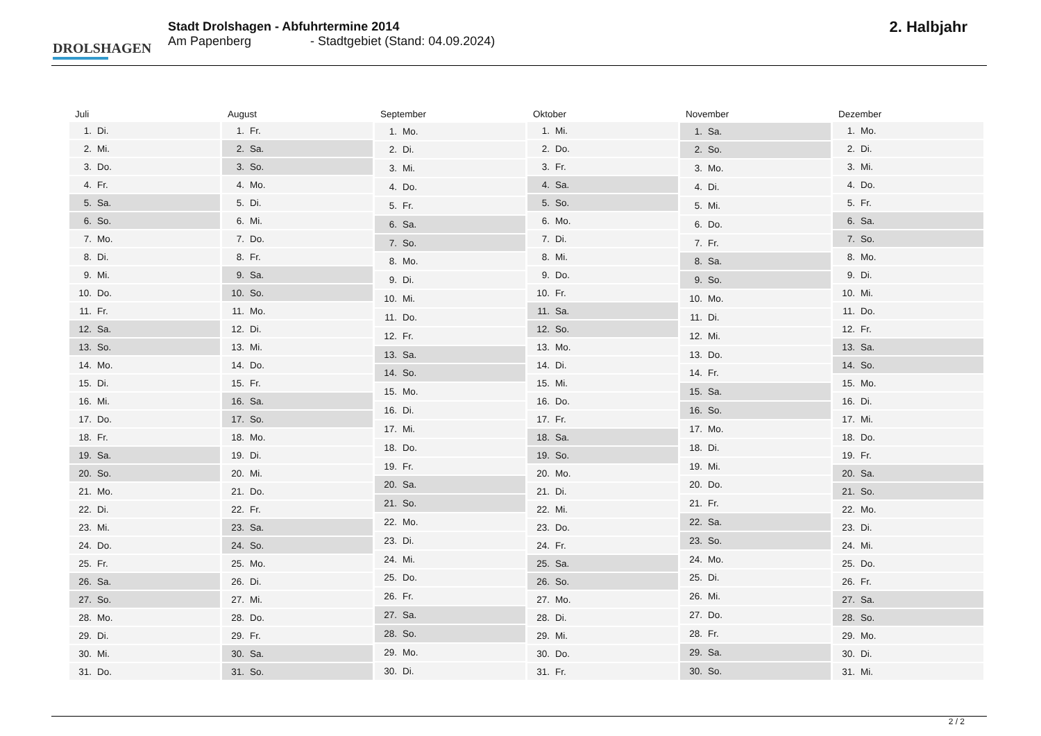DROLSHAGEN
Stadt Drolshagen - Abfuhrtermine 2014
Am Papenberg - Stadtgebiet (Stand: 04.09.2024)
2. Halbjahr
| Juli | |
| --- | --- |
| 1. | Di. |
| 2. | Mi. |
| 3. | Do. |
| 4. | Fr. |
| 5. | Sa. |
| 6. | So. |
| 7. | Mo. |
| 8. | Di. |
| 9. | Mi. |
| 10. | Do. |
| 11. | Fr. |
| 12. | Sa. |
| 13. | So. |
| 14. | Mo. |
| 15. | Di. |
| 16. | Mi. |
| 17. | Do. |
| 18. | Fr. |
| 19. | Sa. |
| 20. | So. |
| 21. | Mo. |
| 22. | Di. |
| 23. | Mi. |
| 24. | Do. |
| 25. | Fr. |
| 26. | Sa. |
| 27. | So. |
| 28. | Mo. |
| 29. | Di. |
| 30. | Mi. |
| 31. | Do. |
| August | |
| --- | --- |
| 1. | Fr. |
| 2. | Sa. |
| 3. | So. |
| 4. | Mo. |
| 5. | Di. |
| 6. | Mi. |
| 7. | Do. |
| 8. | Fr. |
| 9. | Sa. |
| 10. | So. |
| 11. | Mo. |
| 12. | Di. |
| 13. | Mi. |
| 14. | Do. |
| 15. | Fr. |
| 16. | Sa. |
| 17. | So. |
| 18. | Mo. |
| 19. | Di. |
| 20. | Mi. |
| 21. | Do. |
| 22. | Fr. |
| 23. | Sa. |
| 24. | So. |
| 25. | Mo. |
| 26. | Di. |
| 27. | Mi. |
| 28. | Do. |
| 29. | Fr. |
| 30. | Sa. |
| 31. | So. |
| September | |
| --- | --- |
| 1. | Mo. |
| 2. | Di. |
| 3. | Mi. |
| 4. | Do. |
| 5. | Fr. |
| 6. | Sa. |
| 7. | So. |
| 8. | Mo. |
| 9. | Di. |
| 10. | Mi. |
| 11. | Do. |
| 12. | Fr. |
| 13. | Sa. |
| 14. | So. |
| 15. | Mo. |
| 16. | Di. |
| 17. | Mi. |
| 18. | Do. |
| 19. | Fr. |
| 20. | Sa. |
| 21. | So. |
| 22. | Mo. |
| 23. | Di. |
| 24. | Mi. |
| 25. | Do. |
| 26. | Fr. |
| 27. | Sa. |
| 28. | So. |
| 29. | Mo. |
| 30. | Di. |
| Oktober | |
| --- | --- |
| 1. | Mi. |
| 2. | Do. |
| 3. | Fr. |
| 4. | Sa. |
| 5. | So. |
| 6. | Mo. |
| 7. | Di. |
| 8. | Mi. |
| 9. | Do. |
| 10. | Fr. |
| 11. | Sa. |
| 12. | So. |
| 13. | Mo. |
| 14. | Di. |
| 15. | Mi. |
| 16. | Do. |
| 17. | Fr. |
| 18. | Sa. |
| 19. | So. |
| 20. | Mo. |
| 21. | Di. |
| 22. | Mi. |
| 23. | Do. |
| 24. | Fr. |
| 25. | Sa. |
| 26. | So. |
| 27. | Mo. |
| 28. | Di. |
| 29. | Mi. |
| 30. | Do. |
| 31. | Fr. |
| November | |
| --- | --- |
| 1. | Sa. |
| 2. | So. |
| 3. | Mo. |
| 4. | Di. |
| 5. | Mi. |
| 6. | Do. |
| 7. | Fr. |
| 8. | Sa. |
| 9. | So. |
| 10. | Mo. |
| 11. | Di. |
| 12. | Mi. |
| 13. | Do. |
| 14. | Fr. |
| 15. | Sa. |
| 16. | So. |
| 17. | Mo. |
| 18. | Di. |
| 19. | Mi. |
| 20. | Do. |
| 21. | Fr. |
| 22. | Sa. |
| 23. | So. |
| 24. | Mo. |
| 25. | Di. |
| 26. | Mi. |
| 27. | Do. |
| 28. | Fr. |
| 29. | Sa. |
| 30. | So. |
| Dezember | |
| --- | --- |
| 1. | Mo. |
| 2. | Di. |
| 3. | Mi. |
| 4. | Do. |
| 5. | Fr. |
| 6. | Sa. |
| 7. | So. |
| 8. | Mo. |
| 9. | Di. |
| 10. | Mi. |
| 11. | Do. |
| 12. | Fr. |
| 13. | Sa. |
| 14. | So. |
| 15. | Mo. |
| 16. | Di. |
| 17. | Mi. |
| 18. | Do. |
| 19. | Fr. |
| 20. | Sa. |
| 21. | So. |
| 22. | Mo. |
| 23. | Di. |
| 24. | Mi. |
| 25. | Do. |
| 26. | Fr. |
| 27. | Sa. |
| 28. | So. |
| 29. | Mo. |
| 30. | Di. |
| 31. | Mi. |
2 / 2